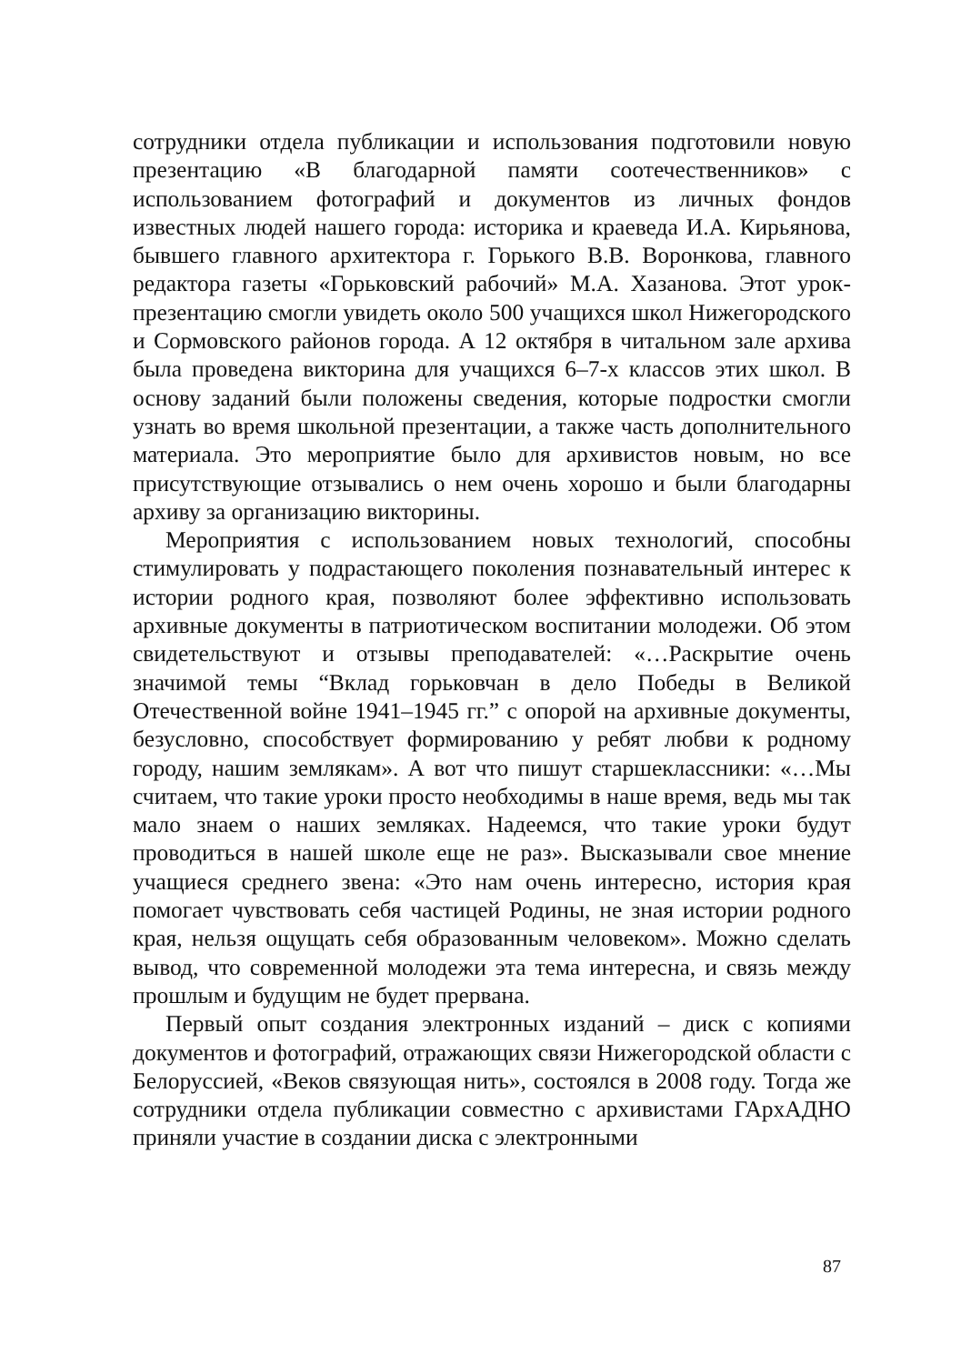сотрудники отдела публикации и использования подготовили новую презентацию «В благодарной памяти соотечественников» с использованием фотографий и документов из личных фондов известных людей нашего города: историка и краеведа И.А. Кирьянова, бывшего главного архитектора г. Горького В.В. Воронкова, главного редактора газеты «Горьковский рабочий» М.А. Хазанова. Этот урок-презентацию смогли увидеть около 500 учащихся школ Нижегородского и Сормовского районов города. А 12 октября в читальном зале архива была проведена викторина для учащихся 6–7-х классов этих школ. В основу заданий были положены сведения, которые подростки смогли узнать во время школьной презентации, а также часть дополнительного материала. Это мероприятие было для архивистов новым, но все присутствующие отзывались о нем очень хорошо и были благодарны архиву за организацию викторины.
Мероприятия с использованием новых технологий, способны стимулировать у подрастающего поколения познавательный интерес к истории родного края, позволяют более эффективно использовать архивные документы в патриотическом воспитании молодежи. Об этом свидетельствуют и отзывы преподавателей: «…Раскрытие очень значимой темы “Вклад горьковчан в дело Победы в Великой Отечественной войне 1941–1945 гг.” с опорой на архивные документы, безусловно, способствует формированию у ребят любви к родному городу, нашим землякам». А вот что пишут старшеклассники: «…Мы считаем, что такие уроки просто необходимы в наше время, ведь мы так мало знаем о наших земляках. Надеемся, что такие уроки будут проводиться в нашей школе еще не раз». Высказывали свое мнение учащиеся среднего звена: «Это нам очень интересно, история края помогает чувствовать себя частицей Родины, не зная истории родного края, нельзя ощущать себя образованным человеком». Можно сделать вывод, что современной молодежи эта тема интересна, и связь между прошлым и будущим не будет прервана.
Первый опыт создания электронных изданий – диск с копиями документов и фотографий, отражающих связи Нижегородской области с Белоруссией, «Веков связующая нить», состоялся в 2008 году. Тогда же сотрудники отдела публикации совместно с архивистами ГАрхАДНО приняли участие в создании диска с электронными
87